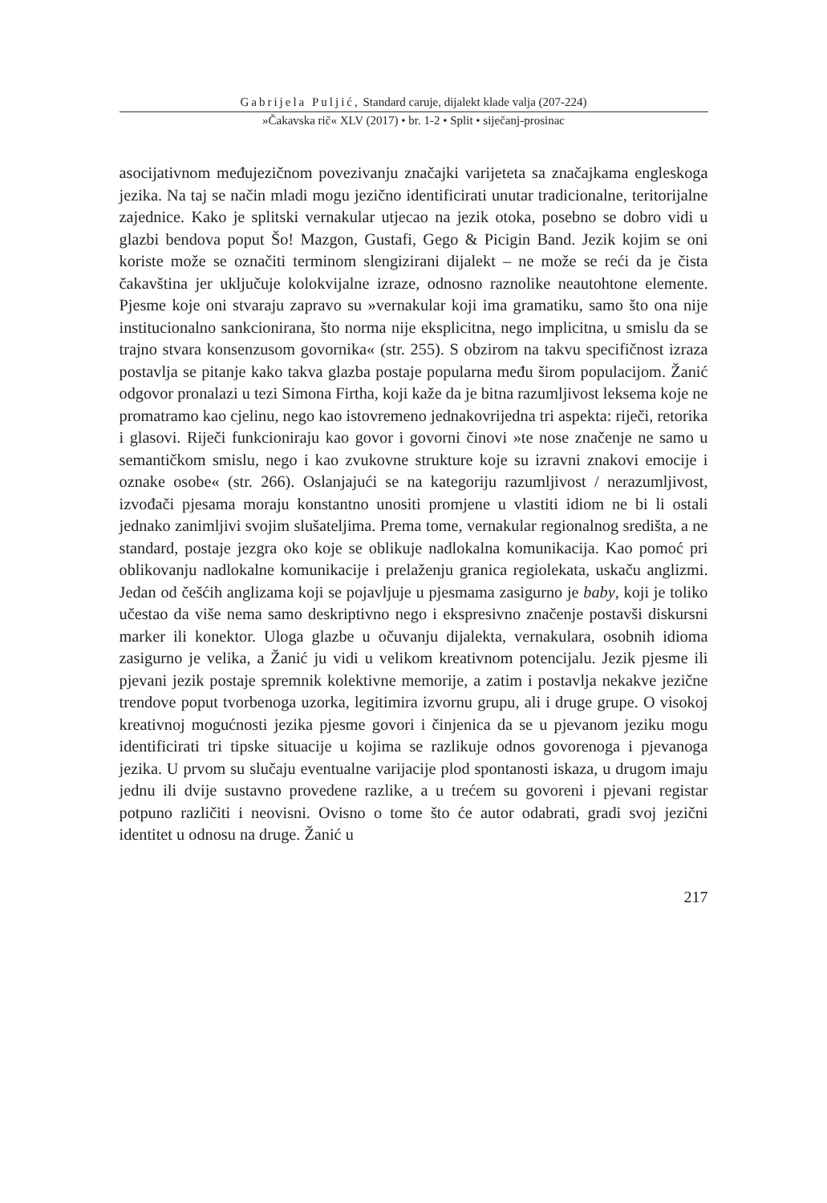Gabrijela Puljić, Standard caruje, dijalekt klade valja (207-224)
»Čakavska rič« XLV (2017) • br. 1-2 • Split • siječanj-prosinac
asocijativnom međujezičnom povezivanju značajki varijeteta sa značajkama engleskoga jezika. Na taj se način mladi mogu jezično identificirati unutar tradicionalne, teritorijalne zajednice. Kako je splitski vernakular utjecao na jezik otoka, posebno se dobro vidi u glazbi bendova poput Šo! Mazgon, Gustafi, Gego & Picigin Band. Jezik kojim se oni koriste može se označiti terminom slengizirani dijalekt – ne može se reći da je čista čakavština jer uključuje kolokvijalne izraze, odnosno raznolike neautohtone elemente. Pjesme koje oni stvaraju zapravo su »vernakular koji ima gramatiku, samo što ona nije institucionalno sankcionirana, što norma nije eksplicitna, nego implicitna, u smislu da se trajno stvara konsenzusom govornika« (str. 255). S obzirom na takvu specifičnost izraza postavlja se pitanje kako takva glazba postaje popularna među širom populacijom. Žanić odgovor pronalazi u tezi Simona Firtha, koji kaže da je bitna razumljivost leksema koje ne promatramo kao cjelinu, nego kao istovremeno jednakovrijedna tri aspekta: riječi, retorika i glasovi. Riječi funkcioniraju kao govor i govorni činovi »te nose značenje ne samo u semantičkom smislu, nego i kao zvukovne strukture koje su izravni znakovi emocije i oznake osobe« (str. 266). Oslanjajući se na kategoriju razumljivost / nerazumljivost, izvođači pjesama moraju konstantno unositi promjene u vlastiti idiom ne bi li ostali jednako zanimljivi svojim slušateljima. Prema tome, vernakular regionalnog središta, a ne standard, postaje jezgra oko koje se oblikuje nadlokalna komunikacija. Kao pomoć pri oblikovanju nadlokalne komunikacije i prelaženju granica regiolekata, uskaču anglizmi. Jedan od češćih anglizama koji se pojavljuje u pjesmama zasigurno je baby, koji je toliko učestao da više nema samo deskriptivno nego i ekspresivno značenje postavši diskursni marker ili konektor. Uloga glazbe u očuvanju dijalekta, vernakulara, osobnih idioma zasigurno je velika, a Žanić ju vidi u velikom kreativnom potencijalu. Jezik pjesme ili pjevani jezik postaje spremnik kolektivne memorije, a zatim i postavlja nekakve jezične trendove poput tvorbenoga uzorka, legitimira izvornu grupu, ali i druge grupe. O visokoj kreativnoj mogućnosti jezika pjesme govori i činjenica da se u pjevanom jeziku mogu identificirati tri tipske situacije u kojima se razlikuje odnos govorenoga i pjevanoga jezika. U prvom su slučaju eventualne varijacije plod spontanosti iskaza, u drugom imaju jednu ili dvije sustavno provedene razlike, a u trećem su govoreni i pjevani registar potpuno različiti i neovisni. Ovisno o tome što će autor odabrati, gradi svoj jezični identitet u odnosu na druge. Žanić u
217